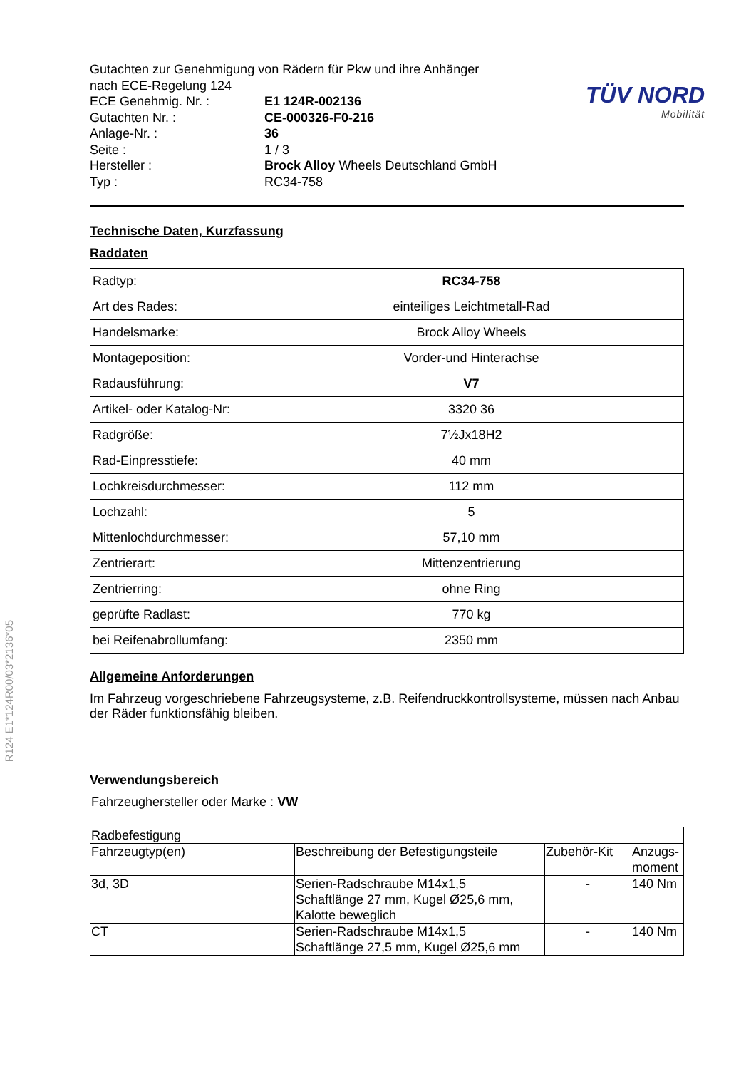TÜV NORD
Mobilität
R124 E1*124R00/03*2136*05
Gutachten zur Genehmigung von Rädern für Pkw und ihre Anhänger
nach ECE-Regelung 124
ECE Genehmig. Nr. : E1 124R-002136
Gutachten Nr. : CE-000326-F0-216
Anlage-Nr. : 36
Seite : 1 / 3
Hersteller : Brock Alloy Wheels Deutschland GmbH
Typ : RC34-758
Technische Daten, Kurzfassung
Raddaten
| Radtyp: | RC34-758 |
| Art des Rades: | einteiliges Leichtmetall-Rad |
| Handelsmarke: | Brock Alloy Wheels |
| Montageposition: | Vorder-und Hinterachse |
| Radausführung: | V7 |
| Artikel- oder Katalog-Nr: | 3320 36 |
| Radgröße: | 7½Jx18H2 |
| Rad-Einpresstiefe: | 40 mm |
| Lochkreisdurchmesser: | 112 mm |
| Lochzahl: | 5 |
| Mittenlochdurchmesser: | 57,10 mm |
| Zentrierart: | Mittenzentrierung |
| Zentrierring: | ohne Ring |
| geprüfte Radlast: | 770 kg |
| bei Reifenabrollumfang: | 2350 mm |
Allgemeine Anforderungen
Im Fahrzeug vorgeschriebene Fahrzeugsysteme, z.B. Reifendruckkontrollsysteme, müssen nach Anbau der Räder funktionsfähig bleiben.
Verwendungsbereich
Fahrzeughersteller oder Marke : VW
| Radbefestigung | | | |
| Fahrzeugtyp(en) | Beschreibung der Befestigungsteile | Zubehör-Kit | Anzugs- moment |
| 3d, 3D | Serien-Radschraube M14x1,5 Schaftlänge 27 mm, Kugel Ø25,6 mm, Kalotte beweglich | - | 140 Nm |
| CT | Serien-Radschraube M14x1,5 Schaftlänge 27,5 mm, Kugel Ø25,6 mm | - | 140 Nm |